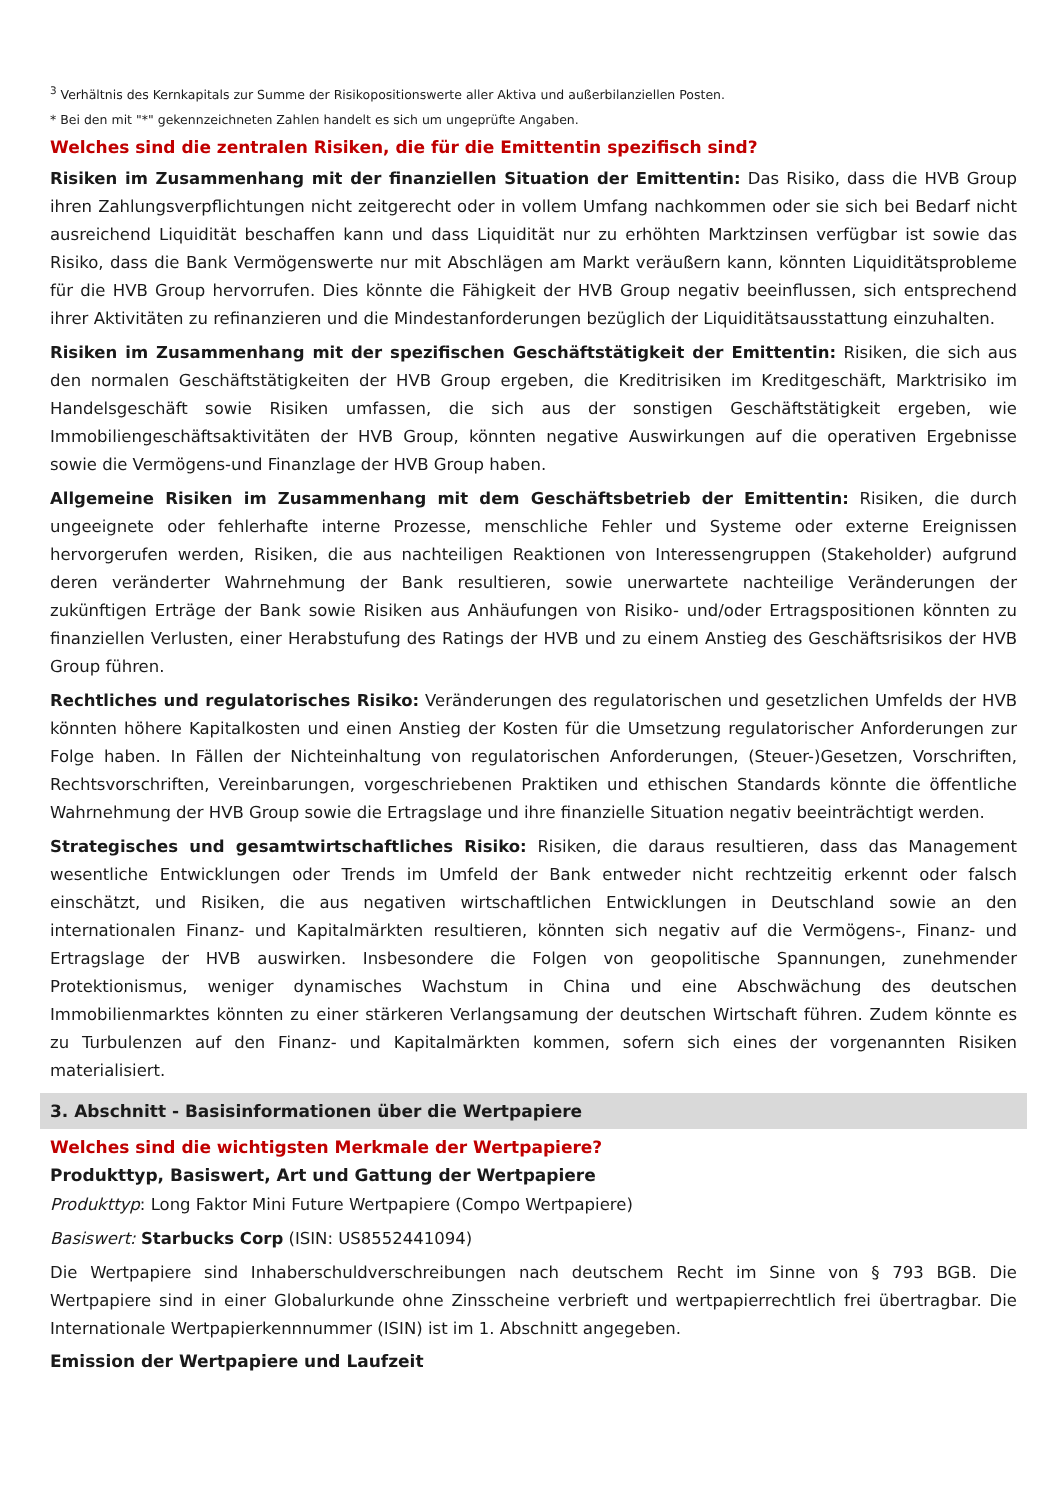<sup>3</sup> Verhältnis des Kernkapitals zur Summe der Risikopositionswerte aller Aktiva und außerbilanziellen Posten.
* Bei den mit "*" gekennzeichneten Zahlen handelt es sich um ungeprüfte Angaben.
Welches sind die zentralen Risiken, die für die Emittentin spezifisch sind?
Risiken im Zusammenhang mit der finanziellen Situation der Emittentin: Das Risiko, dass die HVB Group ihren Zahlungsverpflichtungen nicht zeitgerecht oder in vollem Umfang nachkommen oder sie sich bei Bedarf nicht ausreichend Liquidität beschaffen kann und dass Liquidität nur zu erhöhten Marktzinsen verfügbar ist sowie das Risiko, dass die Bank Vermögenswerte nur mit Abschlägen am Markt veräußern kann, könnten Liquiditätsprobleme für die HVB Group hervorrufen. Dies könnte die Fähigkeit der HVB Group negativ beeinflussen, sich entsprechend ihrer Aktivitäten zu refinanzieren und die Mindestanforderungen bezüglich der Liquiditätsausstattung einzuhalten.
Risiken im Zusammenhang mit der spezifischen Geschäftstätigkeit der Emittentin: Risiken, die sich aus den normalen Geschäftstätigkeiten der HVB Group ergeben, die Kreditrisiken im Kreditgeschäft, Marktrisiko im Handelsgeschäft sowie Risiken umfassen, die sich aus der sonstigen Geschäftstätigkeit ergeben, wie Immobiliengeschäftsaktivitäten der HVB Group, könnten negative Auswirkungen auf die operativen Ergebnisse sowie die Vermögens-und Finanzlage der HVB Group haben.
Allgemeine Risiken im Zusammenhang mit dem Geschäftsbetrieb der Emittentin: Risiken, die durch ungeeignete oder fehlerhafte interne Prozesse, menschliche Fehler und Systeme oder externe Ereignissen hervorgerufen werden, Risiken, die aus nachteiligen Reaktionen von Interessengruppen (Stakeholder) aufgrund deren veränderter Wahrnehmung der Bank resultieren, sowie unerwartete nachteilige Veränderungen der zukünftigen Erträge der Bank sowie Risiken aus Anhäufungen von Risiko- und/oder Ertragspositionen könnten zu finanziellen Verlusten, einer Herabstufung des Ratings der HVB und zu einem Anstieg des Geschäftsrisikos der HVB Group führen.
Rechtliches und regulatorisches Risiko: Veränderungen des regulatorischen und gesetzlichen Umfelds der HVB könnten höhere Kapitalkosten und einen Anstieg der Kosten für die Umsetzung regulatorischer Anforderungen zur Folge haben. In Fällen der Nichteinhaltung von regulatorischen Anforderungen, (Steuer-)Gesetzen, Vorschriften, Rechtsvorschriften, Vereinbarungen, vorgeschriebenen Praktiken und ethischen Standards könnte die öffentliche Wahrnehmung der HVB Group sowie die Ertragslage und ihre finanzielle Situation negativ beeinträchtigt werden.
Strategisches und gesamtwirtschaftliches Risiko: Risiken, die daraus resultieren, dass das Management wesentliche Entwicklungen oder Trends im Umfeld der Bank entweder nicht rechtzeitig erkennt oder falsch einschätzt, und Risiken, die aus negativen wirtschaftlichen Entwicklungen in Deutschland sowie an den internationalen Finanz- und Kapitalmärkten resultieren, könnten sich negativ auf die Vermögens-, Finanz- und Ertragslage der HVB auswirken. Insbesondere die Folgen von geopolitische Spannungen, zunehmender Protektionismus, weniger dynamisches Wachstum in China und eine Abschwächung des deutschen Immobilienmarktes könnten zu einer stärkeren Verlangsamung der deutschen Wirtschaft führen. Zudem könnte es zu Turbulenzen auf den Finanz- und Kapitalmärkten kommen, sofern sich eines der vorgenannten Risiken materialisiert.
3. Abschnitt - Basisinformationen über die Wertpapiere
Welches sind die wichtigsten Merkmale der Wertpapiere?
Produkttyp, Basiswert, Art und Gattung der Wertpapiere
Produkttyp: Long Faktor Mini Future Wertpapiere (Compo Wertpapiere)
Basiswert: Starbucks Corp (ISIN: US8552441094)
Die Wertpapiere sind Inhaberschuldverschreibungen nach deutschem Recht im Sinne von § 793 BGB. Die Wertpapiere sind in einer Globalurkunde ohne Zinsscheine verbrieft und wertpapierrechtlich frei übertragbar. Die Internationale Wertpapierkennnummer (ISIN) ist im 1. Abschnitt angegeben.
Emission der Wertpapiere und Laufzeit